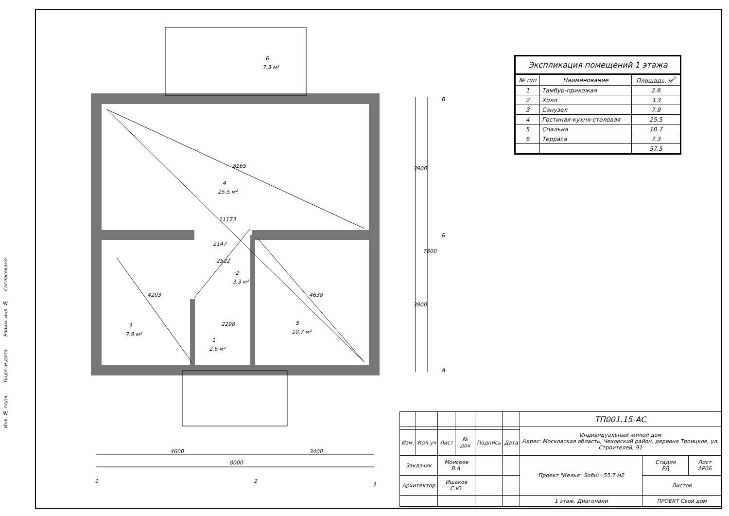6
7.3 м²
4
25.5 м²
2
3.3 м²
3
7.9 м²
1
2.6 м²
5
10.7 м²
8165
11173
2147
2522
4203
2298
4638
3900
7800
3900
4600
3400
8000
В
Б
А
1
2
3
Экспликация помещений 1 этажа
| № п/п | Наименование | Площадь, м<sup>2</sup> |
| --- | --- | --- |
| 1 | Тамбур-прихожая | 2.6 |
| 2 | Холл | 3.3 |
| 3 | Санузел | 7.9 |
| 4 | Гостиная-кухня-столовая | 25.5 |
| 5 | Спальня | 10.7 |
| 6 | Терраса | 7.3 |
| | | 57.5 |
Согласовано:
Взаим. инв. №
Подл. и дата
Инв. № подл.
| | | | | | | ТП001.15-АС | | |
| | | | | | | Индивидуальный жилой дом Адрес: Московская область, Чеховский район, деревня Троицкое, ул. Строителей, 91 | | |
| Изм. | Кол.уч | Лист | № док | Подпись | Дата | | | |
| Заказчик | | Моисеев В.А. | | | | Проект "Келья" Sобщ=55.7 м2 | Стадия РД | Лист АР06 |
| Архитектор | | Ишаков С.Ю. | | | | | Листов | |
| | | | | | | 1 этаж. Диагонали | ПРОЕКТ Свой дом | |